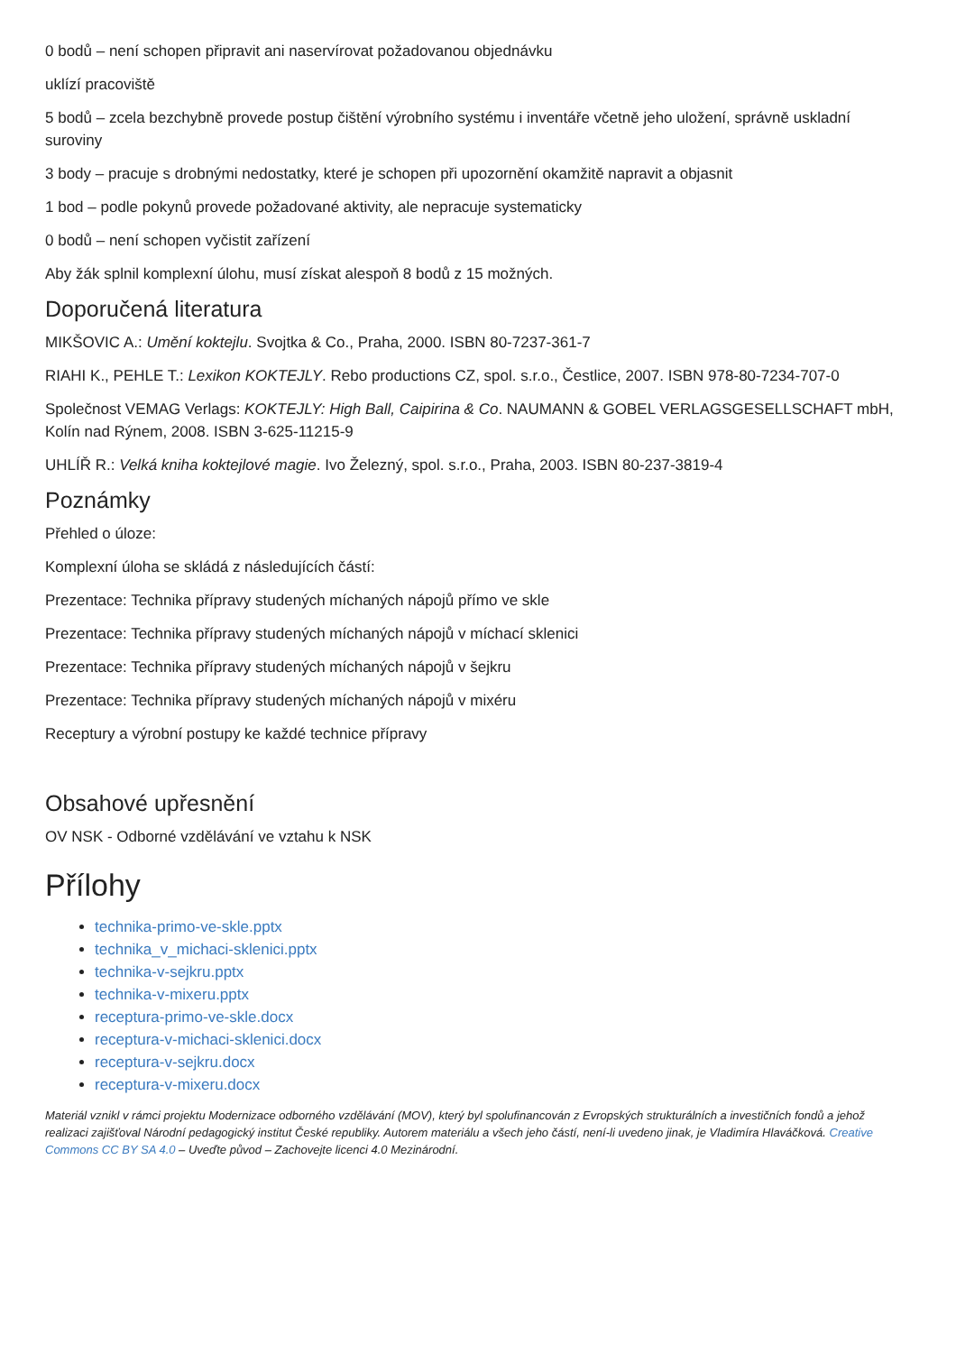0 bodů – není schopen připravit ani naservírovat požadovanou objednávku
uklízí pracoviště
5 bodů – zcela bezchybně provede postup čištění výrobního systému i inventáře včetně jeho uložení, správně uskladní suroviny
3 body – pracuje s drobnými nedostatky, které je schopen při upozornění okamžitě napravit a objasnit
1 bod – podle pokynů provede požadované aktivity, ale nepracuje systematicky
0 bodů – není schopen vyčistit zařízení
Aby žák splnil komplexní úlohu, musí získat alespoň 8 bodů z 15 možných.
Doporučená literatura
MIKŠOVIC A.: Umění koktejlu. Svojtka & Co., Praha, 2000. ISBN 80-7237-361-7
RIAHI K., PEHLE T.: Lexikon KOKTEJLY. Rebo productions CZ, spol. s.r.o., Čestlice, 2007. ISBN 978-80-7234-707-0
Společnost VEMAG Verlags: KOKTEJLY: High Ball, Caipirina & Co. NAUMANN & GOBEL VERLAGSGESELLSCHAFT mbH, Kolín nad Rýnem, 2008. ISBN 3-625-11215-9
UHLÍŘ R.: Velká kniha koktejlové magie. Ivo Železný, spol. s.r.o., Praha, 2003. ISBN 80-237-3819-4
Poznámky
Přehled o úloze:
Komplexní úloha se skládá z následujících částí:
Prezentace: Technika přípravy studených míchaných nápojů přímo ve skle
Prezentace: Technika přípravy studených míchaných nápojů v míchací sklenici
Prezentace: Technika přípravy studených míchaných nápojů v šejkru
Prezentace: Technika přípravy studených míchaných nápojů v mixéru
Receptury a výrobní postupy ke každé technice přípravy
Obsahové upřesnění
OV NSK - Odborné vzdělávání ve vztahu k NSK
Přílohy
technika-primo-ve-skle.pptx
technika_v_michaci-sklenici.pptx
technika-v-sejkru.pptx
technika-v-mixeru.pptx
receptura-primo-ve-skle.docx
receptura-v-michaci-sklenici.docx
receptura-v-sejkru.docx
receptura-v-mixeru.docx
Materiál vznikl v rámci projektu Modernizace odborného vzdělávání (MOV), který byl spolufinancován z Evropských strukturálních a investičních fondů a jehož realizaci zajišťoval Národní pedagogický institut České republiky. Autorem materiálu a všech jeho částí, není-li uvedeno jinak, je Vladimíra Hlaváčková. Creative Commons CC BY SA 4.0 – Uveďte původ – Zachovejte licenci 4.0 Mezinárodní.